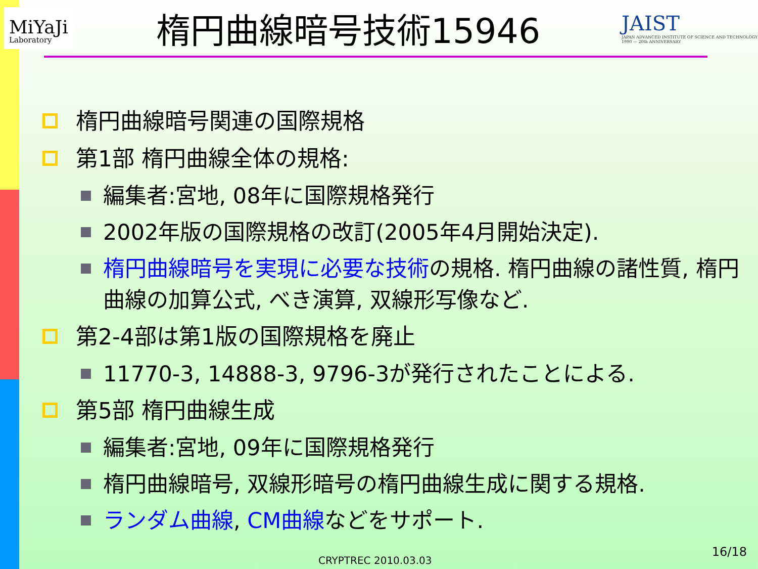MiYaJi
Laboratory
楕円曲線暗号技術15946
JAIST
JAPAN ADVANCED INSTITUTE OF SCIENCE AND TECHNOLOGY 1990 — 20th ANNIVERSARY
楕円曲線暗号関連の国際規格
第1部 楕円曲線全体の規格:
編集者:宮地, 08年に国際規格発行
2002年版の国際規格の改訂(2005年4月開始決定).
楕円曲線暗号を実現に必要な技術の規格. 楕円曲線の諸性質, 楕円曲線の加算公式, べき演算, 双線形写像など.
第2-4部は第1版の国際規格を廃止
11770-3, 14888-3, 9796-3が発行されたことによる.
第5部 楕円曲線生成
編集者:宮地, 09年に国際規格発行
楕円曲線暗号, 双線形暗号の楕円曲線生成に関する規格.
ランダム曲線, CM曲線などをサポート.
CRYPTREC 2010.03.03
16/18